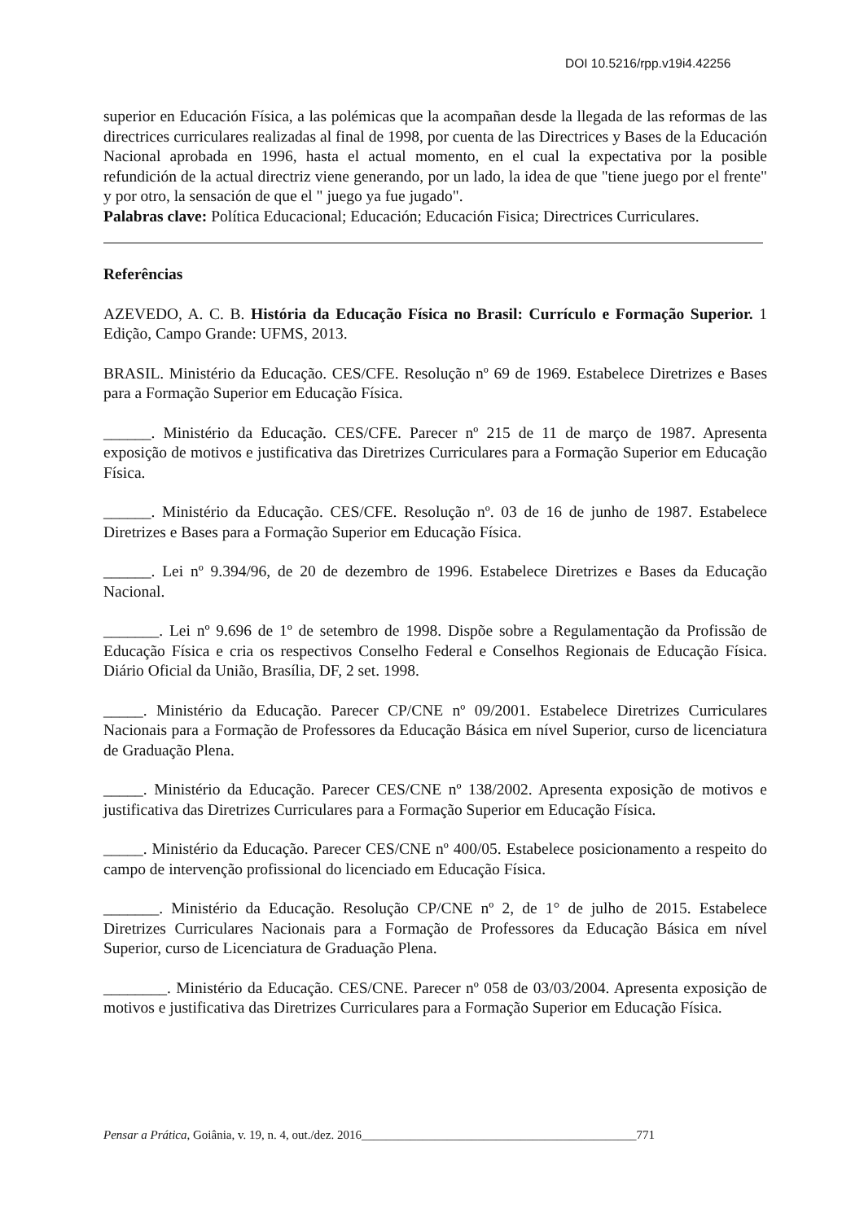DOI 10.5216/rpp.v19i4.42256
superior en Educación Física, a las polémicas que la acompañan desde la llegada de las reformas de las directrices curriculares realizadas al final de 1998, por cuenta de las Directrices y Bases de la Educación Nacional aprobada en 1996, hasta el actual momento, en el cual la expectativa por la posible refundición de la actual directriz viene generando, por un lado, la idea de que "tiene juego por el frente" y por otro, la sensación de que el " juego ya fue jugado".
Palabras clave: Política Educacional; Educación; Educación Fisica; Directrices Curriculares.
Referências
AZEVEDO, A. C. B. História da Educação Física no Brasil: Currículo e Formação Superior. 1 Edição, Campo Grande: UFMS, 2013.
BRASIL. Ministério da Educação. CES/CFE. Resolução nº 69 de 1969. Estabelece Diretrizes e Bases para a Formação Superior em Educação Física.
______. Ministério da Educação. CES/CFE. Parecer nº 215 de 11 de março de 1987. Apresenta exposição de motivos e justificativa das Diretrizes Curriculares para a Formação Superior em Educação Física.
______. Ministério da Educação. CES/CFE. Resolução nº. 03 de 16 de junho de 1987. Estabelece Diretrizes e Bases para a Formação Superior em Educação Física.
______. Lei nº 9.394/96, de 20 de dezembro de 1996. Estabelece Diretrizes e Bases da Educação Nacional.
_______. Lei nº 9.696 de 1º de setembro de 1998. Dispõe sobre a Regulamentação da Profissão de Educação Física e cria os respectivos Conselho Federal e Conselhos Regionais de Educação Física. Diário Oficial da União, Brasília, DF, 2 set. 1998.
_____. Ministério da Educação. Parecer CP/CNE nº 09/2001. Estabelece Diretrizes Curriculares Nacionais para a Formação de Professores da Educação Básica em nível Superior, curso de licenciatura de Graduação Plena.
_____. Ministério da Educação. Parecer CES/CNE nº 138/2002. Apresenta exposição de motivos e justificativa das Diretrizes Curriculares para a Formação Superior em Educação Física.
_____. Ministério da Educação. Parecer CES/CNE nº 400/05. Estabelece posicionamento a respeito do campo de intervenção profissional do licenciado em Educação Física.
_______. Ministério da Educação. Resolução CP/CNE nº 2, de 1° de julho de 2015. Estabelece Diretrizes Curriculares Nacionais para a Formação de Professores da Educação Básica em nível Superior, curso de Licenciatura de Graduação Plena.
________. Ministério da Educação. CES/CNE. Parecer nº 058 de 03/03/2004. Apresenta exposição de motivos e justificativa das Diretrizes Curriculares para a Formação Superior em Educação Física.
Pensar a Prática, Goiânia, v. 19, n. 4, out./dez. 2016_____________________________________________771